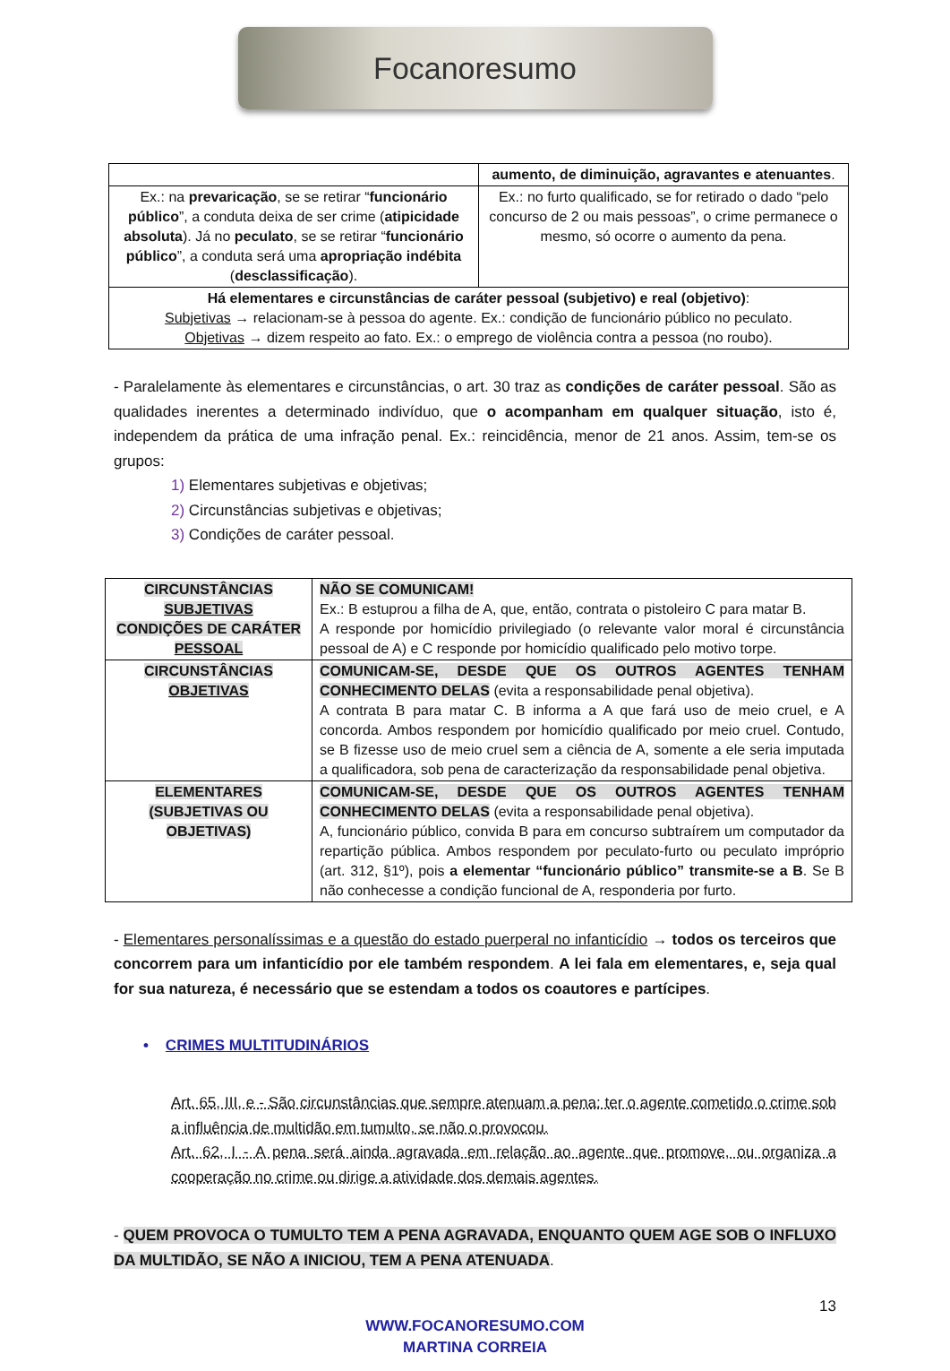Focanoresumo
| | aumento, de diminuição, agravantes e atenuantes . |
| Ex.: na prevaricação , se se retirar “ funcionário público ”, a conduta deixa de ser crime ( atipicidade absoluta ). Já no peculato , se se retirar “ funcionário público ”, a conduta será uma apropriação indébita ( desclassificação ). | Ex.: no furto qualificado, se for retirado o dado “pelo concurso de 2 ou mais pessoas”, o crime permanece o mesmo, só ocorre o aumento da pena. |
| Há elementares e circunstâncias de caráter pessoal (subjetivo) e real (objetivo) : Subjetivas → relacionam-se à pessoa do agente. Ex.: condição de funcionário público no peculato. Objetivas → dizem respeito ao fato. Ex.: o emprego de violência contra a pessoa (no roubo). | |
- Paralelamente às elementares e circunstâncias, o art. 30 traz as condições de caráter pessoal. São as qualidades inerentes a determinado indivíduo, que o acompanham em qualquer situação, isto é, independem da prática de uma infração penal. Ex.: reincidência, menor de 21 anos. Assim, tem-se os grupos:
1) Elementares subjetivas e objetivas;
2) Circunstâncias subjetivas e objetivas;
3) Condições de caráter pessoal.
| CIRCUNSTÂNCIAS SUBJETIVAS CONDIÇÕES DE CARÁTER PESSOAL | NÃO SE COMUNICAM! Ex.: B estuprou a filha de A, que, então, contrata o pistoleiro C para matar B. A responde por homicídio privilegiado (o relevante valor moral é circunstância pessoal de A) e C responde por homicídio qualificado pelo motivo torpe. |
| CIRCUNSTÂNCIAS OBJETIVAS | COMUNICAM-SE, DESDE QUE OS OUTROS AGENTES TENHAM CONHECIMENTO DELAS (evita a responsabilidade penal objetiva). A contrata B para matar C. B informa a A que fará uso de meio cruel, e A concorda. Ambos respondem por homicídio qualificado por meio cruel. Contudo, se B fizesse uso de meio cruel sem a ciência de A, somente a ele seria imputada a qualificadora, sob pena de caracterização da responsabilidade penal objetiva. |
| ELEMENTARES (SUBJETIVAS OU OBJETIVAS) | COMUNICAM-SE, DESDE QUE OS OUTROS AGENTES TENHAM CONHECIMENTO DELAS (evita a responsabilidade penal objetiva). A, funcionário público, convida B para em concurso subtraírem um computador da repartição pública. Ambos respondem por peculato-furto ou peculato impróprio (art. 312, §1º), pois a elementar “funcionário público” transmite-se a B . Se B não conhecesse a condição funcional de A, responderia por furto. |
- Elementares personalíssimas e a questão do estado puerperal no infanticídio → todos os terceiros que concorrem para um infanticídio por ele também respondem. A lei fala em elementares, e, seja qual for sua natureza, é necessário que se estendam a todos os coautores e partícipes.
• CRIMES MULTITUDINÁRIOS
Art. 65, III, e - São circunstâncias que sempre atenuam a pena: ter o agente cometido o crime sob a influência de multidão em tumulto, se não o provocou.
Art. 62, I - A pena será ainda agravada em relação ao agente que promove, ou organiza a cooperação no crime ou dirige a atividade dos demais agentes.
- QUEM PROVOCA O TUMULTO TEM A PENA AGRAVADA, ENQUANTO QUEM AGE SOB O INFLUXO DA MULTIDÃO, SE NÃO A INICIOU, TEM A PENA ATENUADA.
13
WWW.FOCANORESUMO.COM
MARTINA CORREIA